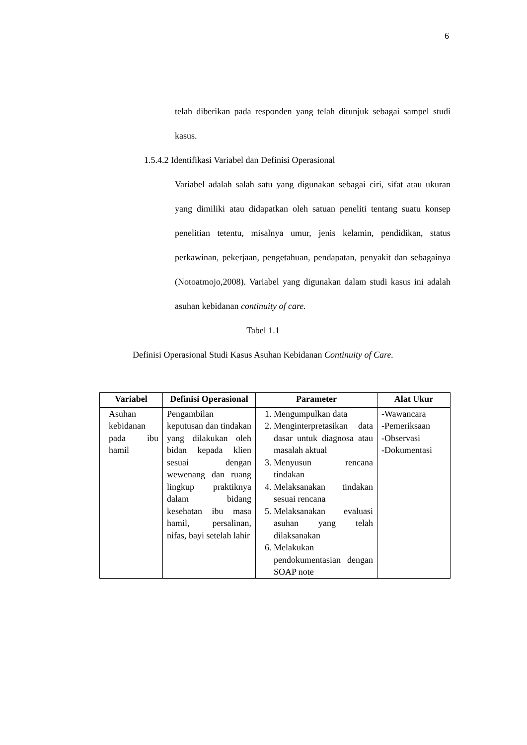6
telah diberikan pada responden yang telah ditunjuk sebagai sampel studi kasus.
1.5.4.2 Identifikasi Variabel dan Definisi Operasional
Variabel adalah salah satu yang digunakan sebagai ciri, sifat atau ukuran yang dimiliki atau didapatkan oleh satuan peneliti tentang suatu konsep penelitian tetentu, misalnya umur, jenis kelamin, pendidikan, status perkawinan, pekerjaan, pengetahuan, pendapatan, penyakit dan sebagainya (Notoatmojo,2008). Variabel yang digunakan dalam studi kasus ini adalah asuhan kebidanan continuity of care.
Tabel 1.1
Definisi Operasional Studi Kasus Asuhan Kebidanan Continuity of Care.
| Variabel | Definisi Operasional | Parameter | Alat Ukur |
| --- | --- | --- | --- |
| Asuhan kebidanan pada ibu hamil | Pengambilan keputusan dan tindakan yang dilakukan oleh bidan kepada klien sesuai dengan wewenang dan ruang lingkup praktiknya dalam bidang kesehatan ibu masa hamil, persalinan, nifas, bayi setelah lahir | 1. Mengumpulkan data 2. Menginterpretasikan data dasar untuk diagnosa atau masalah aktual 3. Menyusun rencana tindakan 4. Melaksanakan tindakan sesuai rencana 5. Melaksanakan evaluasi asuhan yang telah dilaksanakan 6. Melakukan pendokumentasian dengan SOAP note | -Wawancara -Pemeriksaan -Observasi -Dokumentasi |